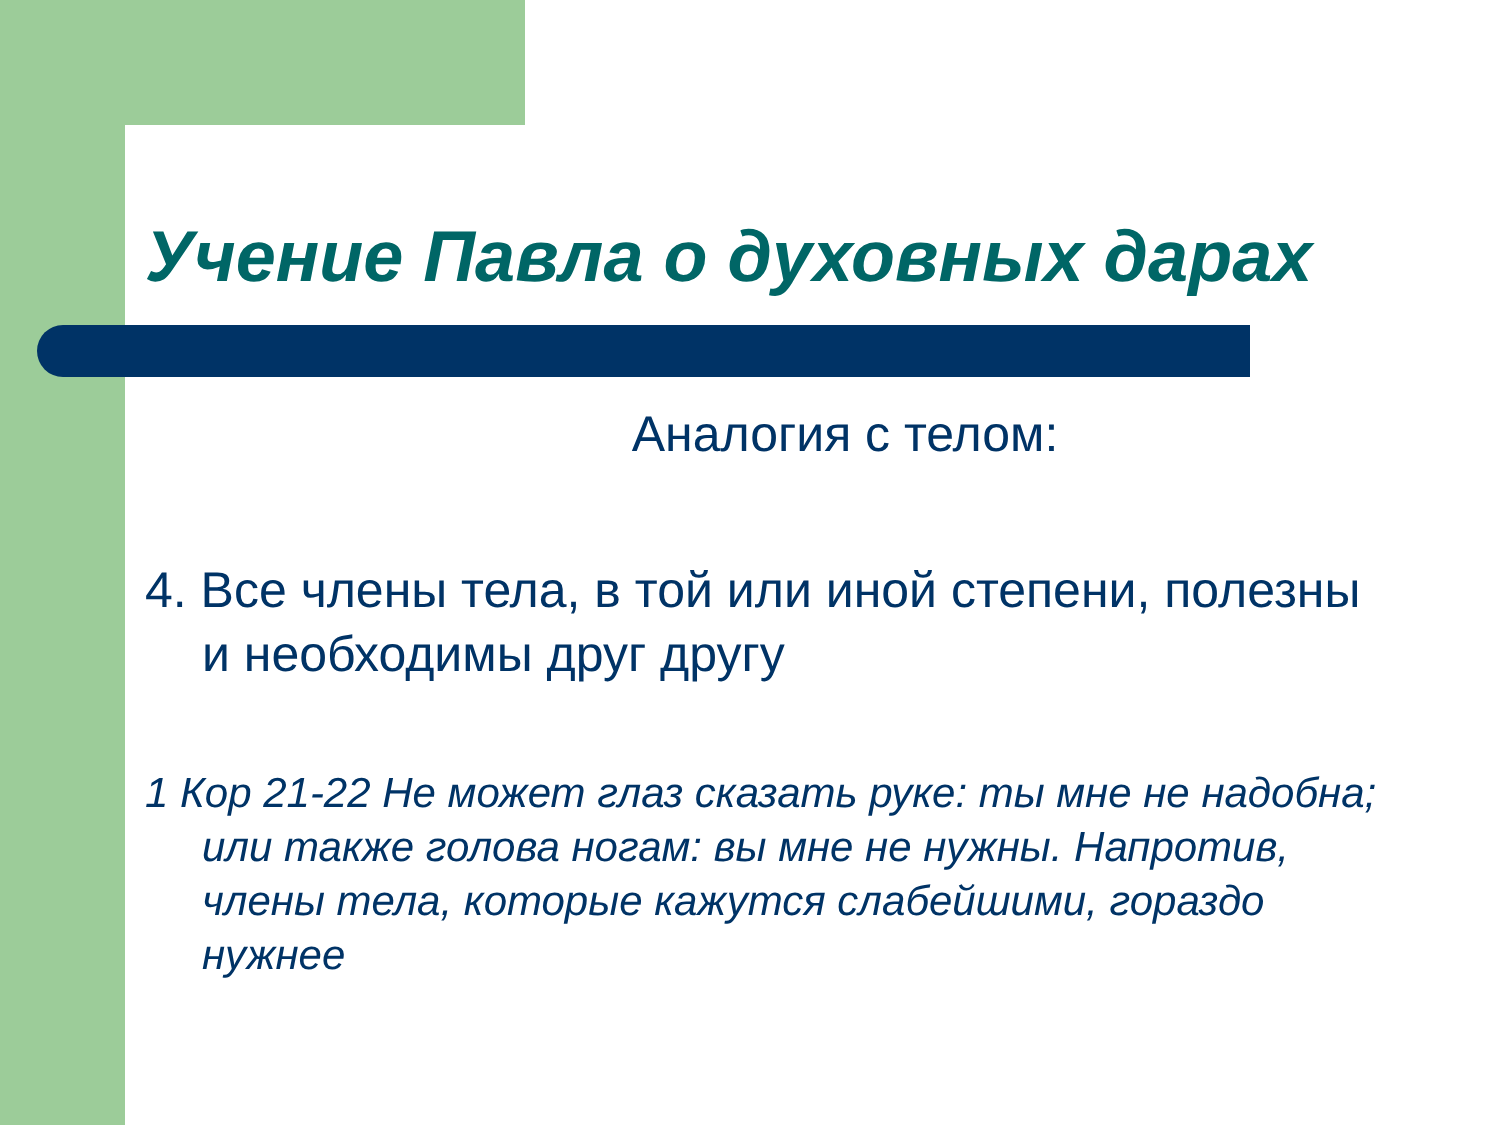Учение Павла о духовных дарах
Аналогия с телом:
4. Все члены тела, в той или иной степени, полезны и необходимы друг другу
1 Кор 21-22 Не может глаз сказать руке: ты мне не надобна; или также голова ногам: вы мне не нужны. Напротив, члены тела, которые кажутся слабейшими, гораздо нужнее